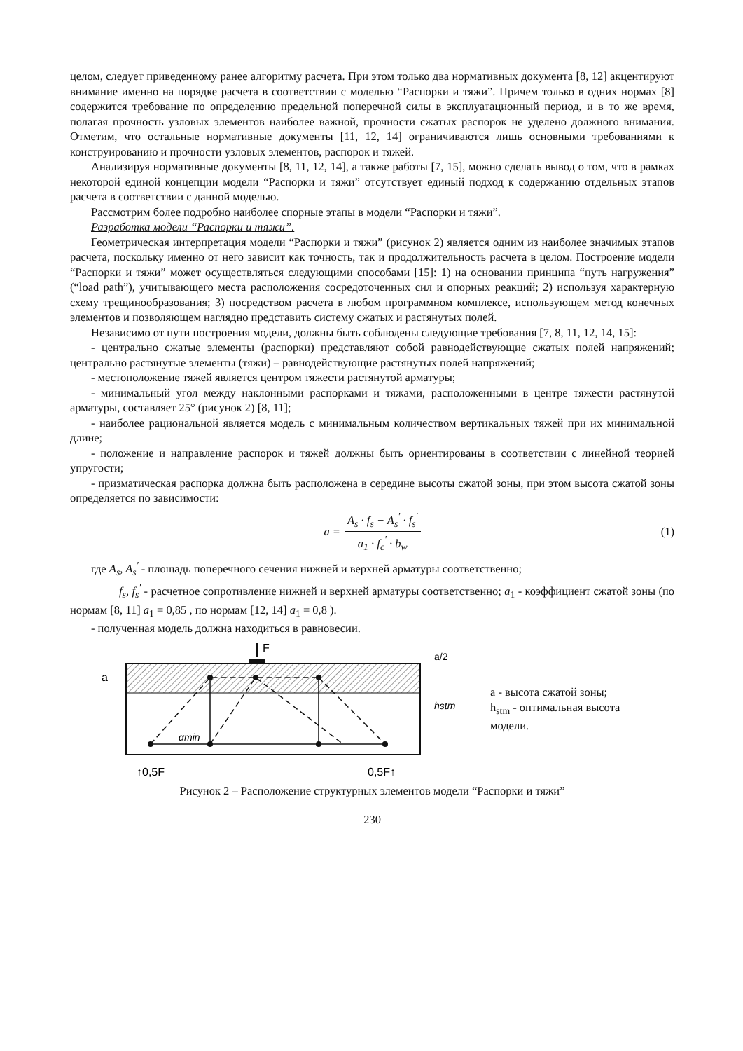целом, следует приведенному ранее алгоритму расчета. При этом только два нормативных документа [8, 12] акцентируют внимание именно на порядке расчета в соответствии с моделью “Распорки и тяжи”. Причем только в одних нормах [8] содержится требование по определению предельной поперечной силы в эксплуатационный период, и в то же время, полагая прочность узловых элементов наиболее важной, прочности сжатых распорок не уделено должного внимания. Отметим, что остальные нормативные документы [11, 12, 14] ограничиваются лишь основными требованиями к конструированию и прочности узловых элементов, распорок и тяжей.
Анализируя нормативные документы [8, 11, 12, 14], а также работы [7, 15], можно сделать вывод о том, что в рамках некоторой единой концепции модели “Распорки и тяжи” отсутствует единый подход к содержанию отдельных этапов расчета в соответствии с данной моделью.
Рассмотрим более подробно наиболее спорные этапы в модели “Распорки и тяжи”.
Разработка модели “Распорки и тяжи”.
Геометрическая интерпретация модели “Распорки и тяжи” (рисунок 2) является одним из наиболее значимых этапов расчета, поскольку именно от него зависит как точность, так и продолжительность расчета в целом. Построение модели “Распорки и тяжи” может осуществляться следующими способами [15]: 1) на основании принципа “путь нагружения” (“load path”), учитывающего места расположения сосредоточенных сил и опорных реакций; 2) используя характерную схему трещинообразования; 3) посредством расчета в любом программном комплексе, использующем метод конечных элементов и позволяющем наглядно представить систему сжатых и растянутых полей.
Независимо от пути построения модели, должны быть соблюдены следующие требования [7, 8, 11, 12, 14, 15]:
- центрально сжатые элементы (распорки) представляют собой равнодействующие сжатых полей напряжений; центрально растянутые элементы (тяжи) – равнодействующие растянутых полей напряжений;
- местоположение тяжей является центром тяжести растянутой арматуры;
- минимальный угол между наклонными распорками и тяжами, расположенными в центре тяжести растянутой арматуры, составляет 25° (рисунок 2) [8, 11];
- наиболее рациональной является модель с минимальным количеством вертикальных тяжей при их минимальной длине;
- положение и направление распорок и тяжей должны быть ориентированы в соответствии с линейной теорией упругости;
- призматическая распорка должна быть расположена в середине высоты сжатой зоны, при этом высота сжатой зоны определяется по зависимости:
a = A<sub>s</sub> · f<sub>s</sub> − A<sub>s</sub><sup>'</sup> · f<sub>s</sub><sup>'</sup> a<sub>1</sub> · f<sub>c</sub><sup>'</sup> · b<sub>w</sub> (1)
где A<sub>s</sub>, A<sub>s</sub><sup>'</sup> - площадь поперечного сечения нижней и верхней арматуры соответственно;
f<sub>s</sub>, f<sub>s</sub><sup>'</sup> - расчетное сопротивление нижней и верхней арматуры соответственно; a<sub>1</sub> - коэффициент сжатой зоны (по нормам [8, 11] a<sub>1</sub> = 0,85 , по нормам [12, 14] a<sub>1</sub> = 0,8 ).
- полученная модель должна находиться в равновесии.
F
αmin
a
hstm
a/2
↑0,5F
0,5F↑
a - высота сжатой зоны;
h<sub>stm</sub> - оптимальная высота
модели.
Рисунок 2 – Расположение структурных элементов модели “Распорки и тяжи”
230